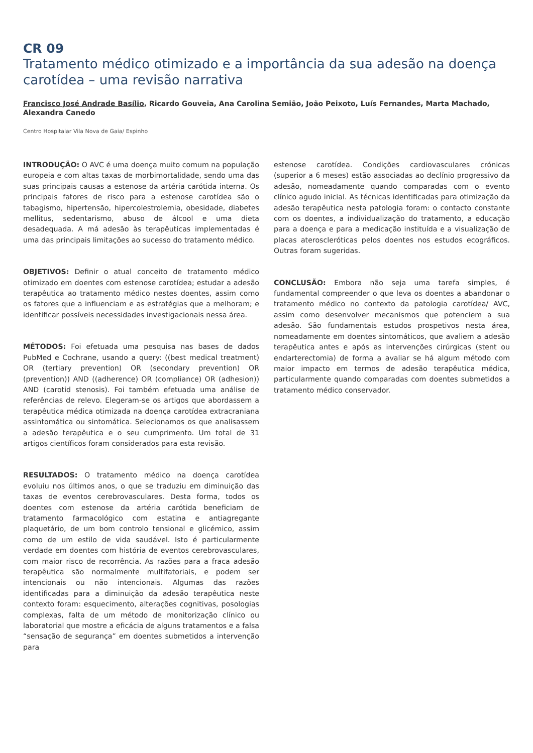CR 09
Tratamento médico otimizado e a importância da sua adesão na doença carotídea – uma revisão narrativa
Francisco José Andrade Basílio, Ricardo Gouveia, Ana Carolina Semião, João Peixoto, Luís Fernandes, Marta Machado, Alexandra Canedo
Centro Hospitalar Vila Nova de Gaia/ Espinho
INTRODUÇÃO: O AVC é uma doença muito comum na população europeia e com altas taxas de morbimortalidade, sendo uma das suas principais causas a estenose da artéria carótida interna. Os principais fatores de risco para a estenose carotídea são o tabagismo, hipertensão, hipercolestrolemia, obesidade, diabetes mellitus, sedentarismo, abuso de álcool e uma dieta desadequada. A má adesão às terapêuticas implementadas é uma das principais limitações ao sucesso do tratamento médico.
OBJETIVOS: Definir o atual conceito de tratamento médico otimizado em doentes com estenose carotídea; estudar a adesão terapêutica ao tratamento médico nestes doentes, assim como os fatores que a influenciam e as estratégias que a melhoram; e identificar possíveis necessidades investigacionais nessa área.
MÉTODOS: Foi efetuada uma pesquisa nas bases de dados PubMed e Cochrane, usando a query: ((best medical treatment) OR (tertiary prevention) OR (secondary prevention) OR (prevention)) AND ((adherence) OR (compliance) OR (adhesion)) AND (carotid stenosis). Foi também efetuada uma análise de referências de relevo. Elegeram-se os artigos que abordassem a terapêutica médica otimizada na doença carotídea extracraniana assintomática ou sintomática. Selecionamos os que analisassem a adesão terapêutica e o seu cumprimento. Um total de 31 artigos científicos foram considerados para esta revisão.
RESULTADOS: O tratamento médico na doença carotídea evoluiu nos últimos anos, o que se traduziu em diminuição das taxas de eventos cerebrovasculares. Desta forma, todos os doentes com estenose da artéria carótida beneficiam de tratamento farmacológico com estatina e antiagregante plaquetário, de um bom controlo tensional e glicémico, assim como de um estilo de vida saudável. Isto é particularmente verdade em doentes com história de eventos cerebrovasculares, com maior risco de recorrência. As razões para a fraca adesão terapêutica são normalmente multifatoriais, e podem ser intencionais ou não intencionais. Algumas das razões identificadas para a diminuição da adesão terapêutica neste contexto foram: esquecimento, alterações cognitivas, posologias complexas, falta de um método de monitorização clínico ou laboratorial que mostre a eficácia de alguns tratamentos e a falsa “sensação de segurança” em doentes submetidos a intervenção para
estenose carotídea. Condições cardiovasculares crónicas (superior a 6 meses) estão associadas ao declínio progressivo da adesão, nomeadamente quando comparadas com o evento clínico agudo inicial. As técnicas identificadas para otimização da adesão terapêutica nesta patologia foram: o contacto constante com os doentes, a individualização do tratamento, a educação para a doença e para a medicação instituída e a visualização de placas ateroscleróticas pelos doentes nos estudos ecográficos. Outras foram sugeridas.
CONCLUSÃO: Embora não seja uma tarefa simples, é fundamental compreender o que leva os doentes a abandonar o tratamento médico no contexto da patologia carotídea/ AVC, assim como desenvolver mecanismos que potenciem a sua adesão. São fundamentais estudos prospetivos nesta área, nomeadamente em doentes sintomáticos, que avaliem a adesão terapêutica antes e após as intervenções cirúrgicas (stent ou endarterectomia) de forma a avaliar se há algum método com maior impacto em termos de adesão terapêutica médica, particularmente quando comparadas com doentes submetidos a tratamento médico conservador.